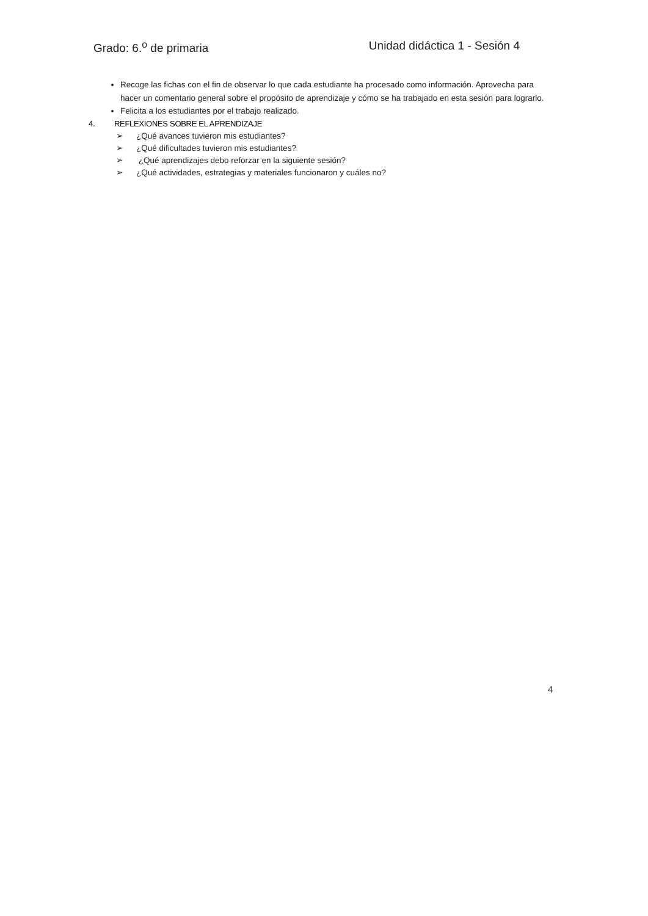Grado: 6.<sup>o</sup> de primaria Unidad didáctica 1 - Sesión 4
Recoge las fichas con el fin de observar lo que cada estudiante ha procesado como información. Aprovecha para hacer un comentario general sobre el propósito de aprendizaje y cómo se ha trabajado en esta sesión para lograrlo.
Felicita a los estudiantes por el trabajo realizado.
4. REFLEXIONES SOBRE EL APRENDIZAJE
➢ ¿Qué avances tuvieron mis estudiantes?
➢ ¿Qué dificultades tuvieron mis estudiantes?
➢ ¿Qué aprendizajes debo reforzar en la siguiente sesión?
➢ ¿Qué actividades, estrategias y materiales funcionaron y cuáles no?
4